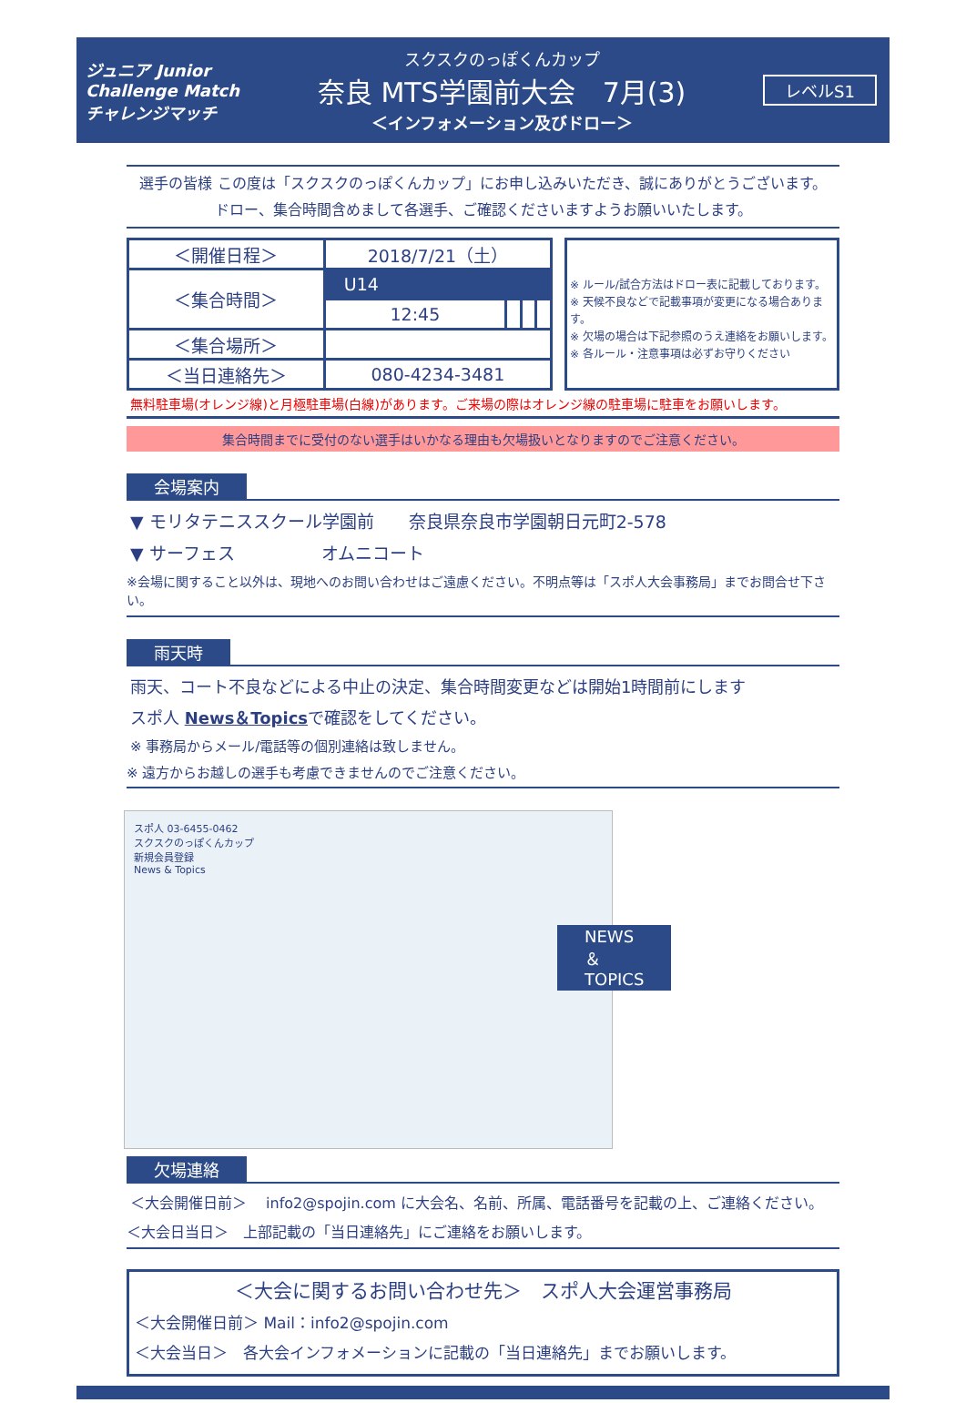ジュニア Junior Challenge Match チャレンジマッチ
スクスクのっぽくんカップ
奈良 MTS学園前大会　7月(3)
＜インフォメーション及びドロー＞
レベルS1
選手の皆様 この度は「スクスクのっぽくんカップ」にお申し込みいただき、誠にありがとうございます。
ドロー、集合時間含めまして各選手、ご確認くださいますようお願いいたします。
| ＜開催日程＞ | 2018/7/21（土） | | | |
| ＜集合時間＞ | U14 | | | |
| | 12:45 | | | |
| ＜集合場所＞ | | | | |
| ＜当日連絡先＞ | 080-4234-3481 | | | |
※ ルール/試合方法はドロー表に記載しております。
※ 天候不良などで記載事項が変更になる場合あります。
※ 欠場の場合は下記参照のうえ連絡をお願いします。
※ 各ルール・注意事項は必ずお守りください
無料駐車場(オレンジ線)と月極駐車場(白線)があります。ご来場の際はオレンジ線の駐車場に駐車をお願いします。
集合時間までに受付のない選手はいかなる理由も欠場扱いとなりますのでご注意ください。
会場案内
▼ モリタテニススクール学園前　　奈良県奈良市学園朝日元町2-578
▼ サーフェス　　　　　オムニコート
※会場に関すること以外は、現地へのお問い合わせはご遠慮ください。不明点等は「スポ人大会事務局」までお問合せ下さい。
雨天時
雨天、コート不良などによる中止の決定、集合時間変更などは開始1時間前にします
スポ人 News＆Topicsで確認をしてください。
※ 事務局からメール/電話等の個別連絡は致しません。
※ 遠方からお越しの選手も考慮できませんのでご注意ください。
スポ人 03-6455-0462
スクスクのっぽくんカップ
新規会員登録
News & Topics
NEWS＆TOPICS
欠場連絡
＜大会開催日前＞　 info2@spojin.com に大会名、名前、所属、電話番号を記載の上、ご連絡ください。
＜大会日当日＞　上部記載の「当日連絡先」にご連絡をお願いします。
＜大会に関するお問い合わせ先＞　スポ人大会運営事務局
＜大会開催日前＞ Mail：info2@spojin.com
＜大会当日＞　各大会インフォメーションに記載の「当日連絡先」までお願いします。